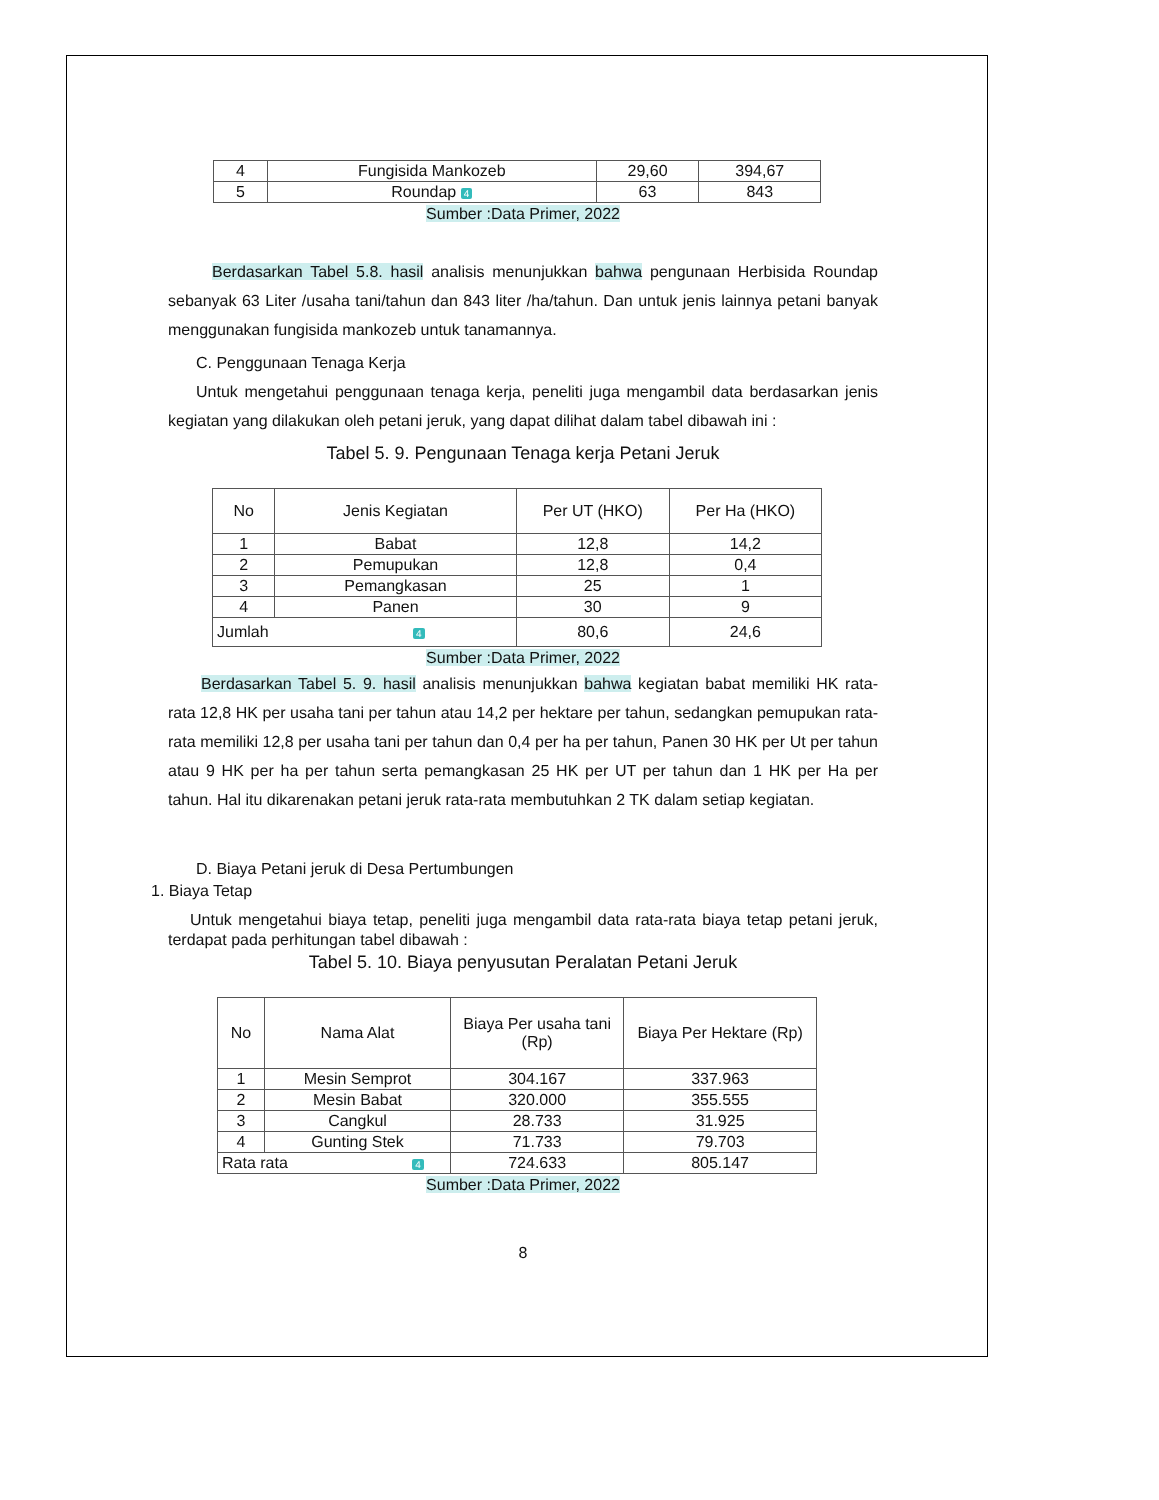| 4 | Fungisida Mankozeb | 29,60 | 394,67 |
| 5 | Roundap 4 | 63 | 843 |
Sumber :Data Primer, 2022
Berdasarkan Tabel 5.8. hasil analisis menunjukkan bahwa pengunaan Herbisida Roundap sebanyak 63 Liter /usaha tani/tahun dan 843 liter /ha/tahun. Dan untuk jenis lainnya petani banyak menggunakan fungisida mankozeb untuk tanamannya.
C. Penggunaan Tenaga Kerja
Untuk mengetahui penggunaan tenaga kerja, peneliti juga mengambil data berdasarkan jenis kegiatan yang dilakukan oleh petani jeruk, yang dapat dilihat dalam tabel dibawah ini :
Tabel 5. 9. Pengunaan Tenaga kerja Petani Jeruk
| No | Jenis Kegiatan | Per UT (HKO) | Per Ha (HKO) |
| --- | --- | --- | --- |
| 1 | Babat | 12,8 | 14,2 |
| 2 | Pemupukan | 12,8 | 0,4 |
| 3 | Pemangkasan | 25 | 1 |
| 4 | Panen | 30 | 9 |
| Jumlah 4 | | 80,6 | 24,6 |
Sumber :Data Primer, 2022
Berdasarkan Tabel 5. 9. hasil analisis menunjukkan bahwa kegiatan babat memiliki HK rata-rata 12,8 HK per usaha tani per tahun atau 14,2 per hektare per tahun, sedangkan pemupukan rata-rata memiliki 12,8 per usaha tani per tahun dan 0,4 per ha per tahun, Panen 30 HK per Ut per tahun atau 9 HK per ha per tahun serta pemangkasan 25 HK per UT per tahun dan 1 HK per Ha per tahun. Hal itu dikarenakan petani jeruk rata-rata membutuhkan 2 TK dalam setiap kegiatan.
D. Biaya Petani jeruk di Desa Pertumbungen
1. Biaya Tetap
Untuk mengetahui biaya tetap, peneliti juga mengambil data rata-rata biaya tetap petani jeruk, terdapat pada perhitungan tabel dibawah :
Tabel 5. 10. Biaya penyusutan Peralatan Petani Jeruk
| No | Nama Alat | Biaya Per usaha tani (Rp) | Biaya Per Hektare (Rp) |
| --- | --- | --- | --- |
| 1 | Mesin Semprot | 304.167 | 337.963 |
| 2 | Mesin Babat | 320.000 | 355.555 |
| 3 | Cangkul | 28.733 | 31.925 |
| 4 | Gunting Stek | 71.733 | 79.703 |
| Rata rata 4 | | 724.633 | 805.147 |
Sumber :Data Primer, 2022
8